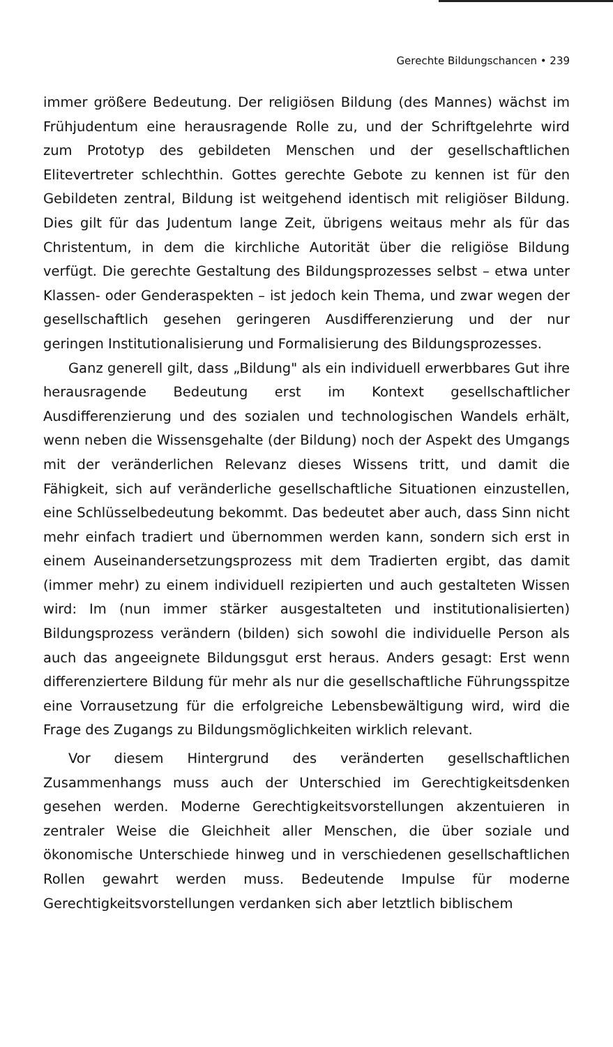Gerechte Bildungschancen • 239
immer größere Bedeutung. Der religiösen Bildung (des Mannes) wächst im Frühjudentum eine herausragende Rolle zu, und der Schriftgelehrte wird zum Prototyp des gebildeten Menschen und der gesellschaftlichen Elitevertreter schlechthin. Gottes gerechte Gebote zu kennen ist für den Gebildeten zentral, Bildung ist weitgehend identisch mit religiöser Bildung. Dies gilt für das Judentum lange Zeit, übrigens weitaus mehr als für das Christentum, in dem die kirchliche Autorität über die religiöse Bildung verfügt. Die gerechte Gestaltung des Bildungsprozesses selbst – etwa unter Klassen- oder Genderaspekten – ist jedoch kein Thema, und zwar wegen der gesellschaftlich gesehen geringeren Ausdifferenzierung und der nur geringen Institutionalisierung und Formalisierung des Bildungsprozesses.
Ganz generell gilt, dass „Bildung" als ein individuell erwerbbares Gut ihre herausragende Bedeutung erst im Kontext gesellschaftlicher Ausdifferenzierung und des sozialen und technologischen Wandels erhält, wenn neben die Wissensgehalte (der Bildung) noch der Aspekt des Umgangs mit der veränderlichen Relevanz dieses Wissens tritt, und damit die Fähigkeit, sich auf veränderliche gesellschaftliche Situationen einzustellen, eine Schlüsselbedeutung bekommt. Das bedeutet aber auch, dass Sinn nicht mehr einfach tradiert und übernommen werden kann, sondern sich erst in einem Auseinandersetzungsprozess mit dem Tradierten ergibt, das damit (immer mehr) zu einem individuell rezipierten und auch gestalteten Wissen wird: Im (nun immer stärker ausgestalteten und institutionalisierten) Bildungsprozess verändern (bilden) sich sowohl die individuelle Person als auch das angeeignete Bildungsgut erst heraus. Anders gesagt: Erst wenn differenziertere Bildung für mehr als nur die gesellschaftliche Führungsspitze eine Vorrausetzung für die erfolgreiche Lebensbewältigung wird, wird die Frage des Zugangs zu Bildungsmöglichkeiten wirklich relevant.
Vor diesem Hintergrund des veränderten gesellschaftlichen Zusammenhangs muss auch der Unterschied im Gerechtigkeitsdenken gesehen werden. Moderne Gerechtigkeitsvorstellungen akzentuieren in zentraler Weise die Gleichheit aller Menschen, die über soziale und ökonomische Unterschiede hinweg und in verschiedenen gesellschaftlichen Rollen gewahrt werden muss. Bedeutende Impulse für moderne Gerechtigkeitsvorstellungen verdanken sich aber letztlich biblischem